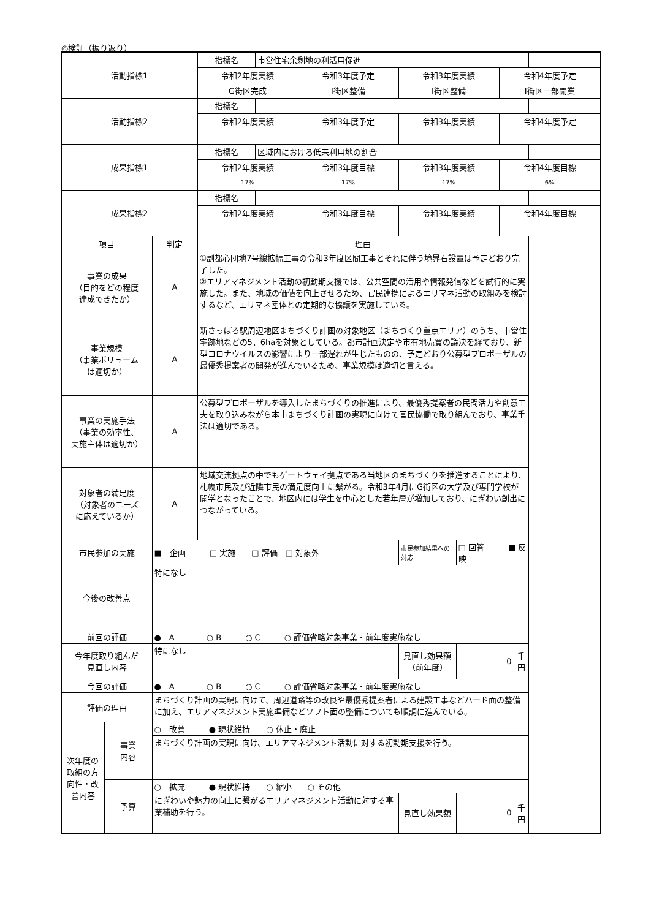◎検証（振り返り）
| 活動指標1 | | | 指標名 | 市営住宅余剰地の利活用促進 | | | | | |
| | | | 令和2年度実績 | | 令和3年度予定 | 令和3年度実績 | | 令和4年度予定 | |
| | | | G街区完成 | | I街区整備 | I街区整備 | | I街区一部開業 | |
| 活動指標2 | | | 指標名 | | | | | | |
| | | | 令和2年度実績 | | 令和3年度予定 | 令和3年度実績 | | 令和4年度予定 | |
| 成果指標1 | | | 指標名 | 区域内における低未利用地の割合 | | | | | |
| | | | 令和2年度実績 | | 令和3年度目標 | 令和3年度実績 | | 令和4年度目標 | |
| | | | 17% | | 17% | 17% | | 6% | |
| 成果指標2 | | | 指標名 | | | | | | |
| | | | 令和2年度実績 | | 令和3年度目標 | 令和3年度実績 | | 令和4年度目標 | |
| 項目 | | 判定 | 理由 | | | | | | |
| 事業の成果 （目的をどの程度 達成できたか） | | A | ①副都心団地7号線拡幅工事の令和3年度区間工事とそれに伴う境界石設置は予定どおり完了した。 ②エリアマネジメント活動の初動期支援では、公共空間の活用や情報発信などを試行的に実施した。また、地域の価値を向上させるため、官民連携によるエリマネ活動の取組みを検討するなど、エリマネ団体との定期的な協議を実施している。 | | | | | | |
| 事業規模 （事業ボリューム は適切か） | | A | 新さっぽろ駅周辺地区まちづくり計画の対象地区（まちづくり重点エリア）のうち、市営住宅跡地などの5．6haを対象としている。都市計画決定や市有地売買の議決を経ており、新型コロナウイルスの影響により一部遅れが生じたものの、予定どおり公募型プロポーザルの最優秀提案者の開発が進んでいるため、事業規模は適切と言える。 | | | | | | |
| 事業の実施手法 （事業の効率性、 実施主体は適切か） | | A | 公募型プロポーザルを導入したまちづくりの推進により、最優秀提案者の民間活力や創意工夫を取り込みながら本市まちづくり計画の実現に向けて官民協働で取り組んでおり、事業手法は適切である。 | | | | | | |
| 対象者の満足度 （対象者のニーズ に応えているか） | | A | 地域交流拠点の中でもゲートウェイ拠点である当地区のまちづくりを推進することにより、札幌市民及び近隣市民の満足度向上に繋がる。令和3年4月にG街区の大学及び専門学校が開学となったことで、地区内には学生を中心とした若年層が増加しており、にぎわい創出につながっている。 | | | | | | |
| 市民参加の実施 | | ■ 企画 □ 実施 □ 評価 □ 対象外 | | | | 市民参加結果への対応 | □ 回答 ■ 反映 | | |
| 今後の改善点 | | 特になし | | | | | | | |
| 前回の評価 | | ● A ○ B ○ C ○ 評価省略対象事業・前年度実施なし | | | | | | | |
| 今年度取り組んだ 見直し内容 | | 特になし | | | | 見直し効果額 （前年度） | 0 | | 千円 |
| 今回の評価 | | ● A ○ B ○ C ○ 評価省略対象事業・前年度実施なし | | | | | | | |
| 評価の理由 | | まちづくり計画の実現に向けて、周辺道路等の改良や最優秀提案者による建設工事などハード面の整備に加え、エリアマネジメント実施準備などソフト面の整備についても順調に進んでいる。 | | | | | | | |
| 次年度の取組の方向性・改善内容 | 事業 内容 | ○ 改善 ● 現状維持 ○ 休止・廃止 | | | | | | | |
| | | まちづくり計画の実現に向け、エリアマネジメント活動に対する初動期支援を行う。 | | | | | | | |
| | 予算 | ○ 拡充 ● 現状維持 ○ 縮小 ○ その他 | | | | | | | |
| | | にぎわいや魅力の向上に繋がるエリアマネジメント活動に対する事業補助を行う。 | | | | 見直し効果額 | 0 | | 千円 |